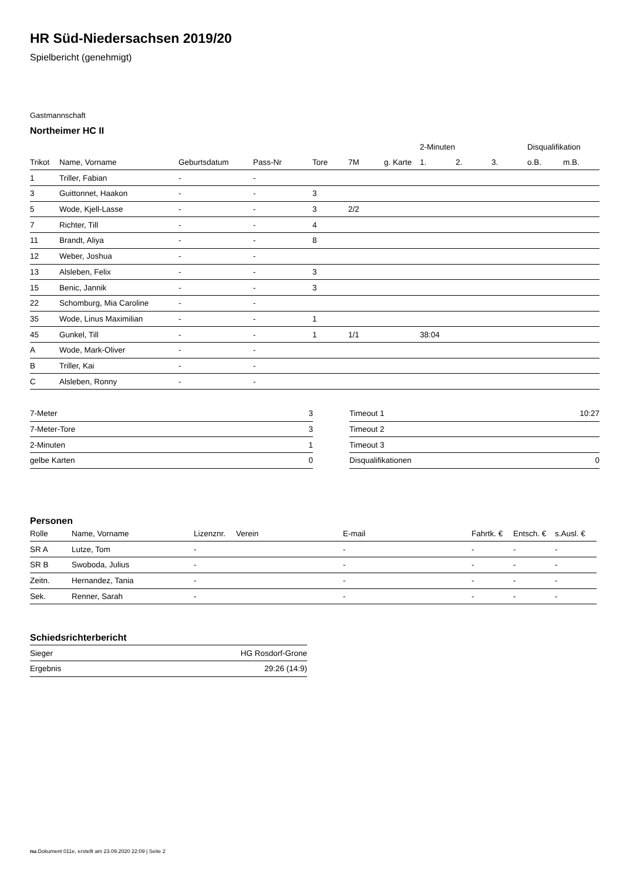HR Süd-Niedersachsen 2019/20
Spielbericht (genehmigt)
Gastmannschaft
Northeimer HC II
| | | | | | | | 2-Minuten | | | Disqualifikation | |
| --- | --- | --- | --- | --- | --- | --- | --- | --- | --- | --- | --- |
| Trikot | Name, Vorname | Geburtsdatum | Pass-Nr | Tore | 7M | g. Karte | 1. | 2. | 3. | o.B. | m.B. |
| 1 | Triller, Fabian | - | - | | | | | | | | |
| 3 | Guittonnet, Haakon | - | - | 3 | | | | | | | |
| 5 | Wode, Kjell-Lasse | - | - | 3 | 2/2 | | | | | | |
| 7 | Richter, Till | - | - | 4 | | | | | | | |
| 11 | Brandt, Aliya | - | - | 8 | | | | | | | |
| 12 | Weber, Joshua | - | - | | | | | | | | |
| 13 | Alsleben, Felix | - | - | 3 | | | | | | | |
| 15 | Benic, Jannik | - | - | 3 | | | | | | | |
| 22 | Schomburg, Mia Caroline | - | - | | | | | | | | |
| 35 | Wode, Linus Maximilian | - | - | 1 | | | | | | | |
| 45 | Gunkel, Till | - | - | 1 | 1/1 | | 38:04 | | | | |
| A | Wode, Mark-Oliver | - | - | | | | | | | | |
| B | Triller, Kai | - | - | | | | | | | | |
| C | Alsleben, Ronny | - | - | | | | | | | | |
| 7-Meter | 3 |
| 7-Meter-Tore | 3 |
| 2-Minuten | 1 |
| gelbe Karten | 0 |
| Timeout 1 | 10:27 |
| Timeout 2 | |
| Timeout 3 | |
| Disqualifikationen | 0 |
Personen
| Rolle | Name, Vorname | Lizenznr. | Verein | E-mail | Fahrtk. € | Entsch. € | s.Ausl. € |
| --- | --- | --- | --- | --- | --- | --- | --- |
| SR A | Lutze, Tom | - | | - | - | - | - |
| SR B | Swoboda, Julius | - | | - | - | - | - |
| Zeitn. | Hernandez, Tania | - | | - | - | - | - |
| Sek. | Renner, Sarah | - | | - | - | - | - |
Schiedsrichterbericht
| Sieger | HG Rosdorf-Grone |
| Ergebnis | 29:26 (14:9) |
nu.Dokument 011e, erstellt am 23.09.2020 22:09 | Seite 2